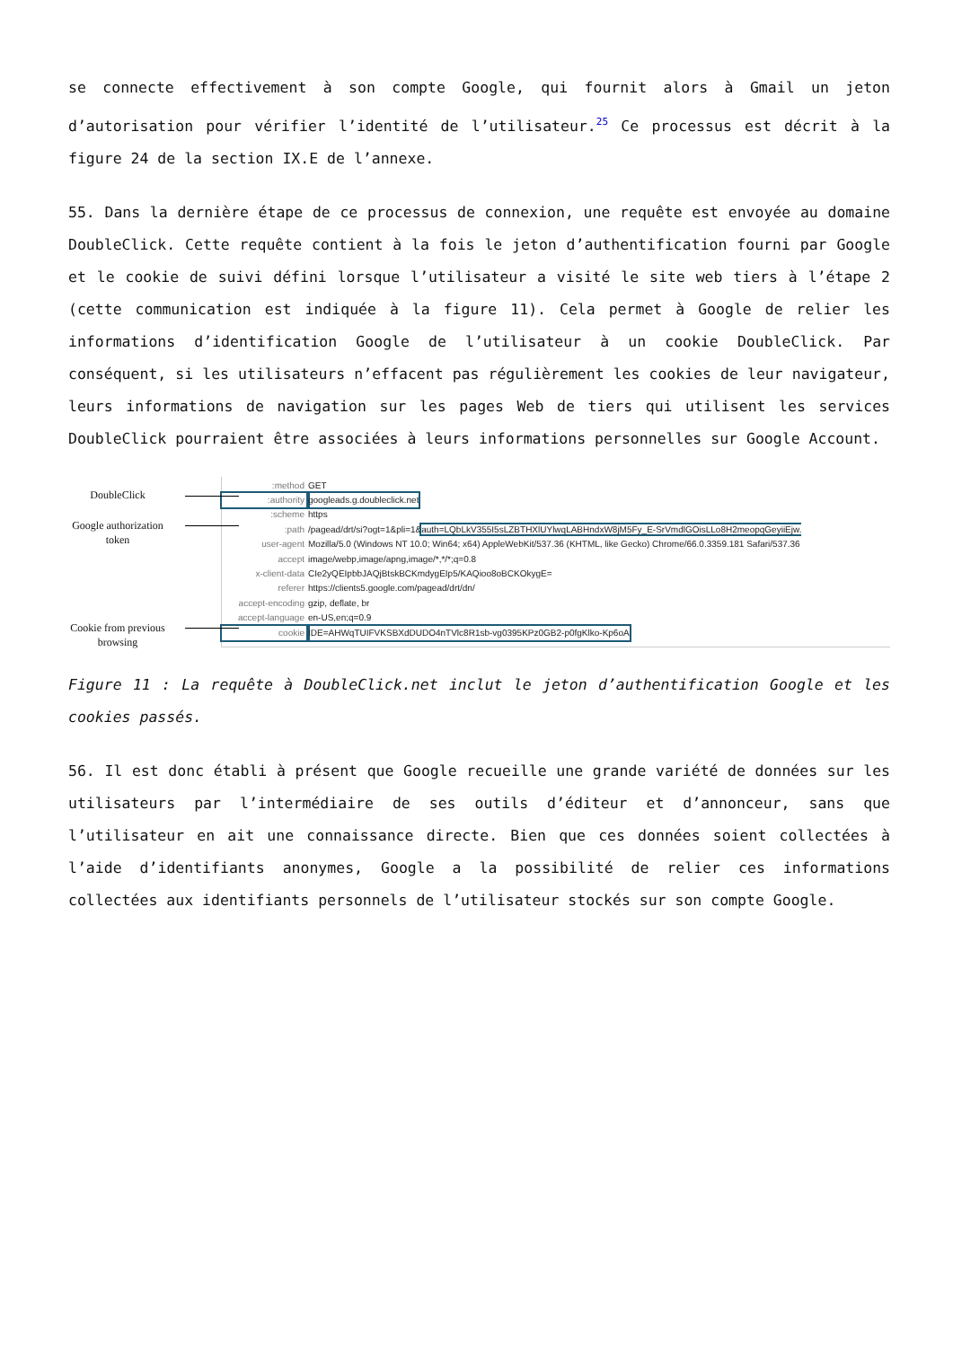se connecte effectivement à son compte Google, qui fournit alors à Gmail un jeton d’autorisation pour vérifier l’identité de l’utilisateur.<sup>25</sup> Ce processus est décrit à la figure 24 de la section IX.E de l’annexe.
55. Dans la dernière étape de ce processus de connexion, une requête est envoyée au domaine DoubleClick. Cette requête contient à la fois le jeton d’authentification fourni par Google et le cookie de suivi défini lorsque l’utilisateur a visité le site web tiers à l’étape 2 (cette communication est indiquée à la figure 11). Cela permet à Google de relier les informations d’identification Google de l’utilisateur à un cookie DoubleClick. Par conséquent, si les utilisateurs n’effacent pas régulièrement les cookies de leur navigateur, leurs informations de navigation sur les pages Web de tiers qui utilisent les services DoubleClick pourraient être associées à leurs informations personnelles sur Google Account.
DoubleClick
Google authorization token
Cookie from previous browsing
:method GET
:authority googleads.g.doubleclick.net
:scheme https
:path /pagead/drt/si?ogt=1&pli=1&auth=LQbLkV355I5sLZBTHXlUYlwqLABHndxW8jM5Fy_E-SrVmdlGOisLLo8H2meopqGeyiiEjw.
user-agent Mozilla/5.0 (Windows NT 10.0; Win64; x64) AppleWebKit/537.36 (KHTML, like Gecko) Chrome/66.0.3359.181 Safari/537.36
accept image/webp,image/apng,image/*,*/*;q=0.8
x-client-data CIe2yQEIpbbJAQjBtskBCKmdygEIp5/KAQioo8oBCKOkygE=
referer https://clients5.google.com/pagead/drt/dn/
accept-encoding gzip, deflate, br
accept-language en-US,en;q=0.9
cookie IDE=AHWqTUIFVKSBXdDUDO4nTVlc8R1sb-vg0395KPz0GB2-p0fgKlko-Kp6oA
Figure 11 : La requête à DoubleClick.net inclut le jeton d’authentification Google et les cookies passés.
56. Il est donc établi à présent que Google recueille une grande variété de données sur les utilisateurs par l’intermédiaire de ses outils d’éditeur et d’annonceur, sans que l’utilisateur en ait une connaissance directe. Bien que ces données soient collectées à l’aide d’identifiants anonymes, Google a la possibilité de relier ces informations collectées aux identifiants personnels de l’utilisateur stockés sur son compte Google.